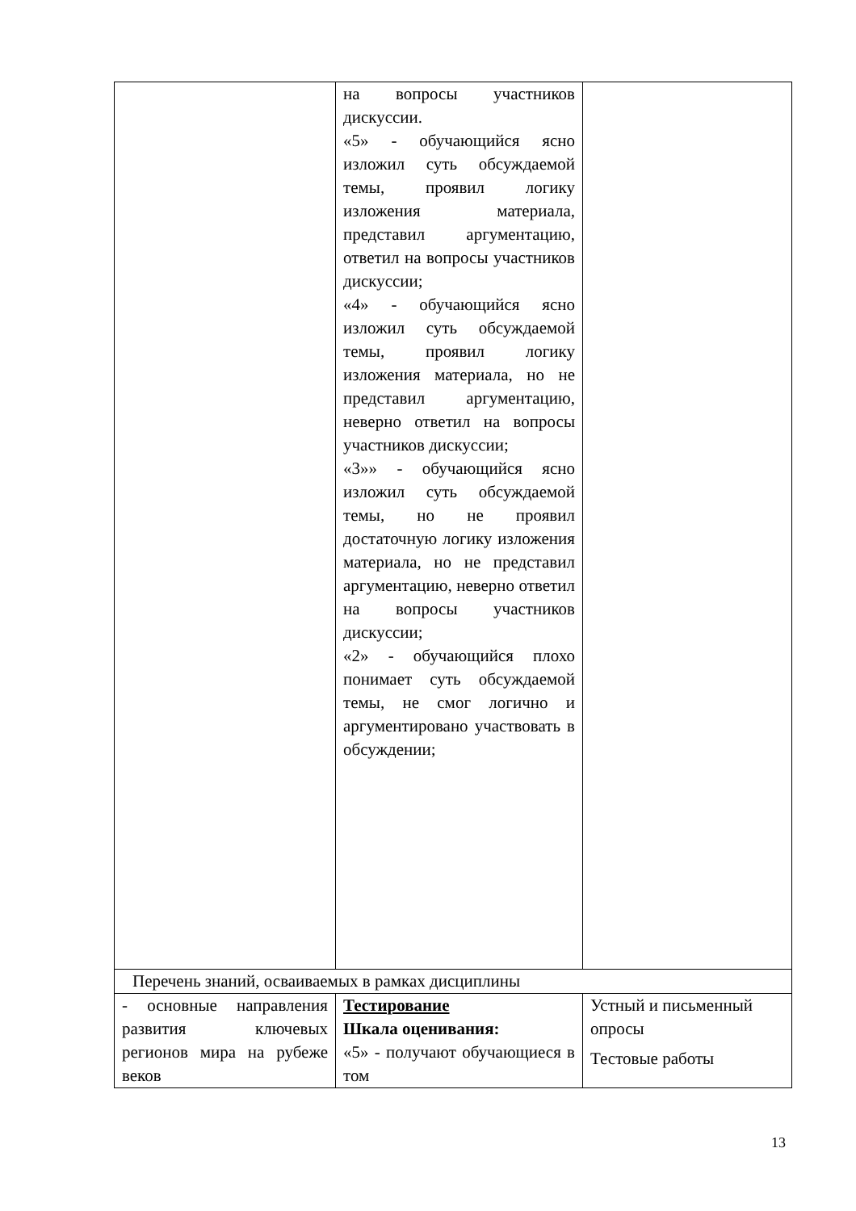| | на вопросы участников дискуссии. «5» - обучающийся ясно изложил суть обсуждаемой темы, проявил логику изложения материала, представил аргументацию, ответил на вопросы участников дискуссии; «4» - обучающийся ясно изложил суть обсуждаемой темы, проявил логику изложения материала, но не представил аргументацию, неверно ответил на вопросы участников дискуссии; «3»» - обучающийся ясно изложил суть обсуждаемой темы, но не проявил достаточную логику изложения материала, но не представил аргументацию, неверно ответил на вопросы участников дискуссии; «2» - обучающийся плохо понимает суть обсуждаемой темы, не смог логично и аргументировано участвовать в обсуждении; | |
| Перечень знаний, осваиваемых в рамках дисциплины | | |
| - основные направления развития ключевых регионов мира на рубеже веков | Тестирование Шкала оценивания: «5» - получают обучающиеся в том | Устный и письменный опросы Тестовые работы |
13